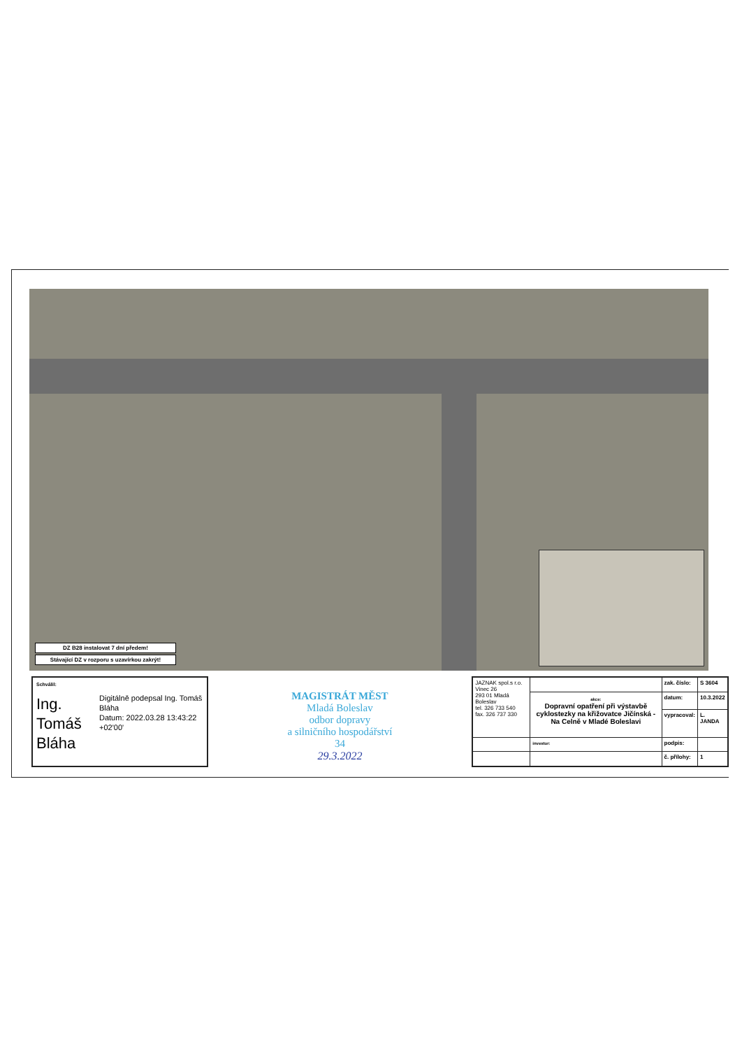DZ B28 instalovat 7 dní předem!
Stávající DZ v rozporu s uzavírkou zakrýt!
Schválil:
Ing. Tomáš Bláha
Digitálně podepsal Ing. Tomáš Bláha
Datum: 2022.03.28 13:43:22 +02'00'
MAGISTRÁT MĚST
Mladá Boleslav
odbor dopravy
a silničního hospodářství
34
29.3.2022
| JAZNAK spol.s r.o. Vinec 26 293 01 Mladá Boleslav tel. 326 733 540 fax. 326 737 330 | | zak. číslo: | S 3604 |
| | akce: Dopravní opatření při výstavbě cyklostezky na křižovatce Jičínská - Na Celně v Mladé Boleslavi | datum: | 10.3.2022 |
| | | vypracoval: | L. JANDA |
| | investor: | podpis: | |
| | | č. přílohy: | 1 |